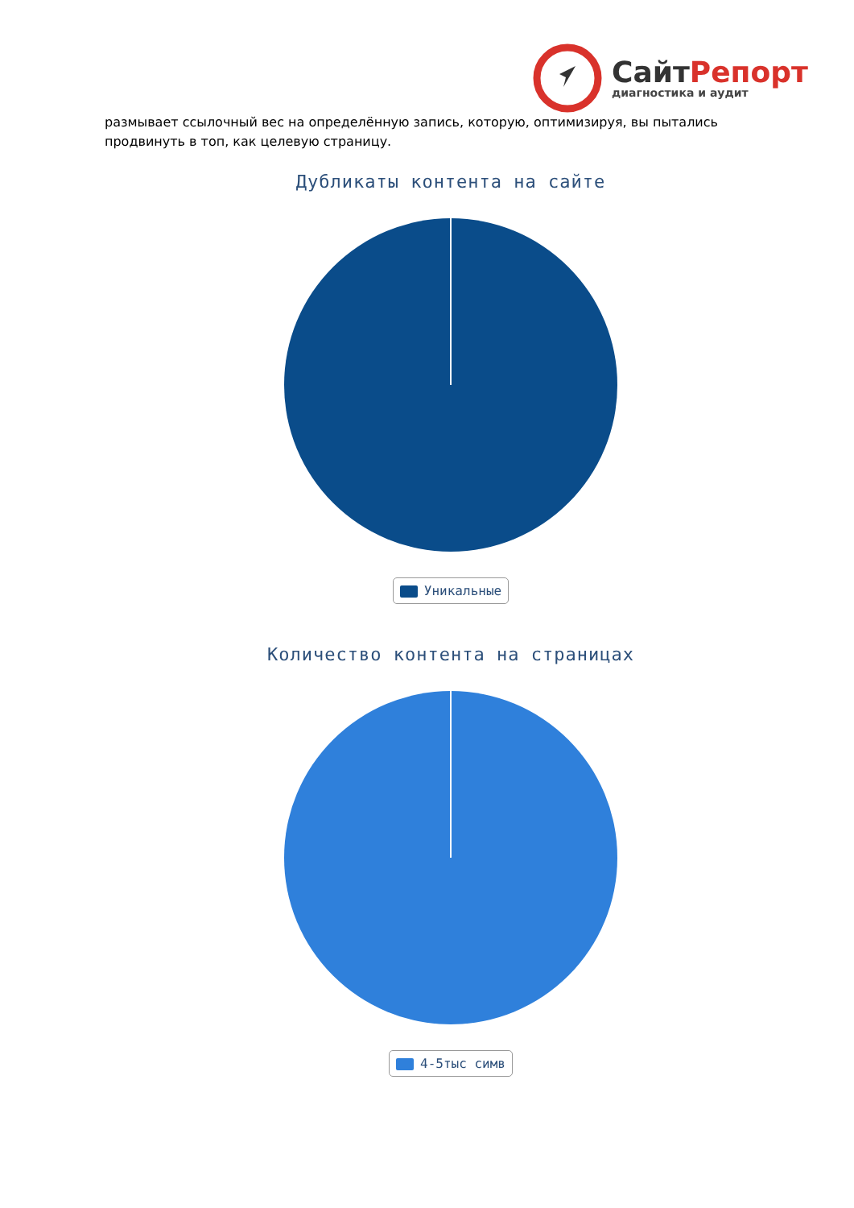СайтРепорт
диагностика и аудит
размывает ссылочный вес на определённую запись, которую, оптимизируя, вы пытались продвинуть в топ, как целевую страницу.
Дубликаты контента на сайте
Уникальные
Количество контента на страницах
4-5тыс симв